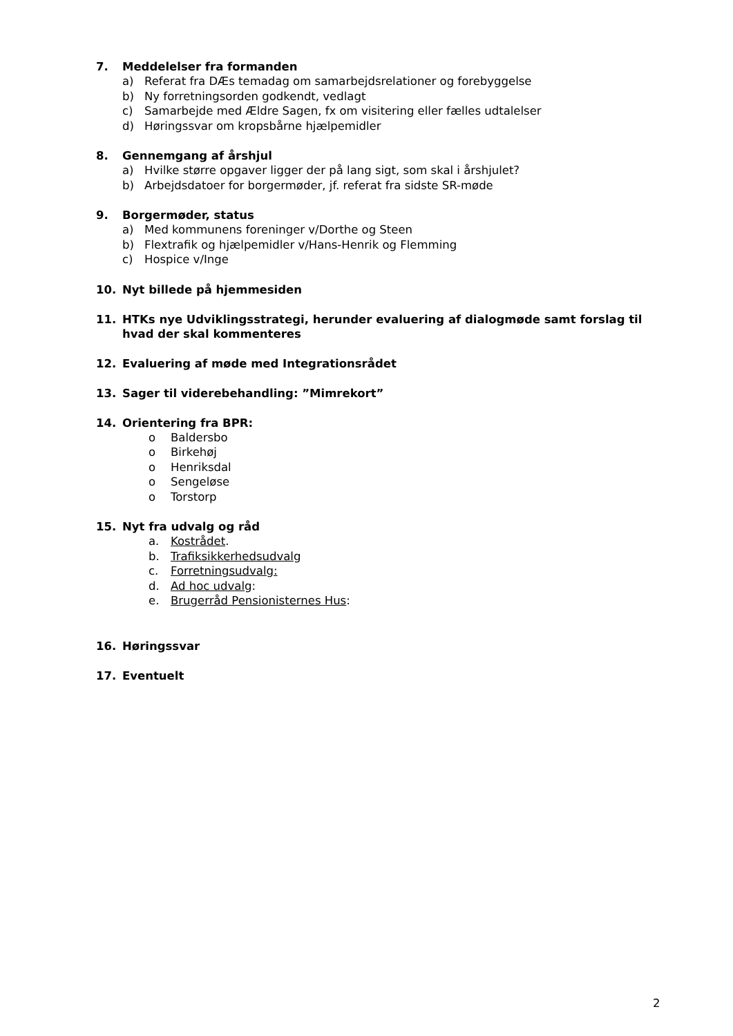7. Meddelelser fra formanden
a) Referat fra DÆs temadag om samarbejdsrelationer og forebyggelse
b) Ny forretningsorden godkendt, vedlagt
c) Samarbejde med Ældre Sagen, fx om visitering eller fælles udtalelser
d) Høringssvar om kropsbårne hjælpemidler
8. Gennemgang af årshjul
a) Hvilke større opgaver ligger der på lang sigt, som skal i årshjulet?
b) Arbejdsdatoer for borgermøder, jf. referat fra sidste SR-møde
9. Borgermøder, status
a) Med kommunens foreninger v/Dorthe og Steen
b) Flextrafik og hjælpemidler v/Hans-Henrik og Flemming
c) Hospice v/Inge
10. Nyt billede på hjemmesiden
11. HTKs nye Udviklingsstrategi, herunder evaluering af dialogmøde samt forslag til hvad der skal kommenteres
12. Evaluering af møde med Integrationsrådet
13. Sager til viderebehandling: ”Mimrekort”
14. Orientering fra BPR:
o Baldersbo
o Birkehøj
o Henriksdal
o Sengeløse
o Torstorp
15. Nyt fra udvalg og råd
a. Kostrådet.
b. Trafiksikkerhedsudvalg
c. Forretningsudvalg:
d. Ad hoc udvalg:
e. Brugerråd Pensionisternes Hus:
16. Høringssvar
17. Eventuelt
2